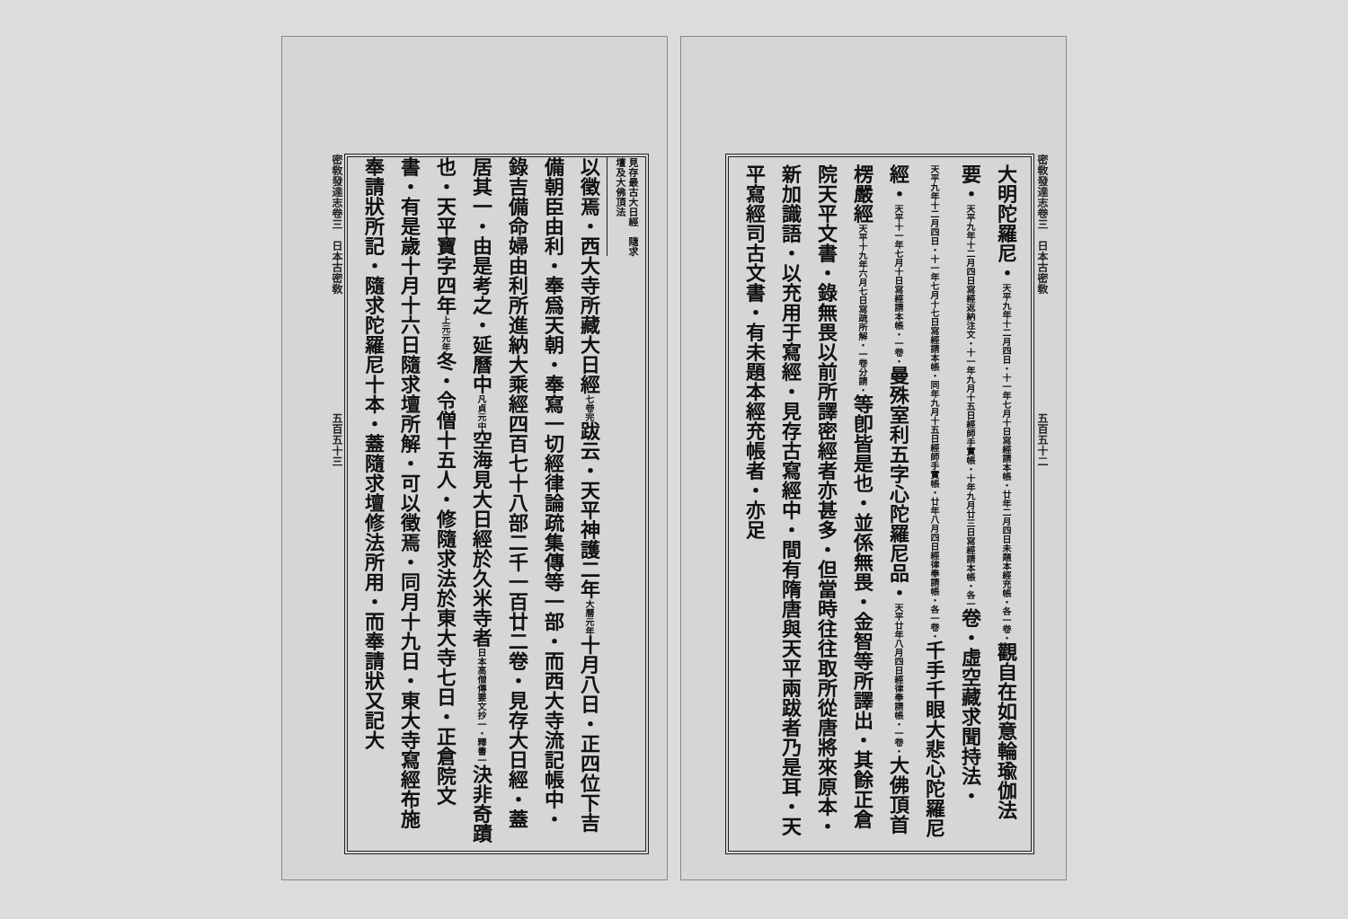密敎發達志卷三　日本古密敎　　　　　　　　　　　五百五十二
大明陀羅尼・天平九年十二月四日・十一年七月十日寫經請本帳・廿年二月四日未題本經充帳・各一卷・觀自在如意輪瑜伽法要・天平九年十二月四日寫經返納注文・十一年九月十五日經師手實帳・十年九月廿三日寫經請本帳・各一卷・虛空藏求聞持法・天平九年十二月四日・十一年七月十七日寫經請本帳・同年九月十五日經師手實帳・廿年八月四日經律奉請帳・各一卷・千手千眼大悲心陀羅尼經・天平十一年七月十日寫經請本帳・一卷・曼殊室利五字心陀羅尼品・天平廿年八月四日經律奉請帳・一卷・大佛頂首楞嚴經天平十九年六月七日寫疏所解・一卷分請・等卽皆是也・並係無畏・金智等所譯出・其餘正倉院天平文書・錄無畏以前所譯密經者亦甚多・但當時往往取所從唐將來原本・新加識語・以充用于寫經・見存古寫經中・間有隋唐與天平兩跋者乃是耳・天平寫經司古文書・有未題本經充帳者・亦足
見存最古大日經　隨求壇及大佛頂法
以徵焉・西大寺所藏大日經七卷完跋云・天平神護二年大曆元年十月八日・正四位下吉備朝臣由利・奉爲天朝・奉寫一切經律論疏集傳等一部・而西大寺流記帳中・錄吉備命婦由利所進納大乘經四百七十八部二千一百廿二卷・見存大日經・蓋居其一・由是考之・延曆中凡貞元中空海見大日經於久米寺者日本高僧傳要文抄一・釋書一決非奇蹟也・天平寶字四年上元元年冬・令僧十五人・修隨求法於東大寺七日・正倉院文書・有是歲十月十六日隨求壇所解・可以徵焉・同月十九日・東大寺寫經布施奉請狀所記・隨求陀羅尼十本・蓋隨求壇修法所用・而奉請狀又記大
密敎發達志卷三　日本古密敎　　　　　　　　　　　五百五十三